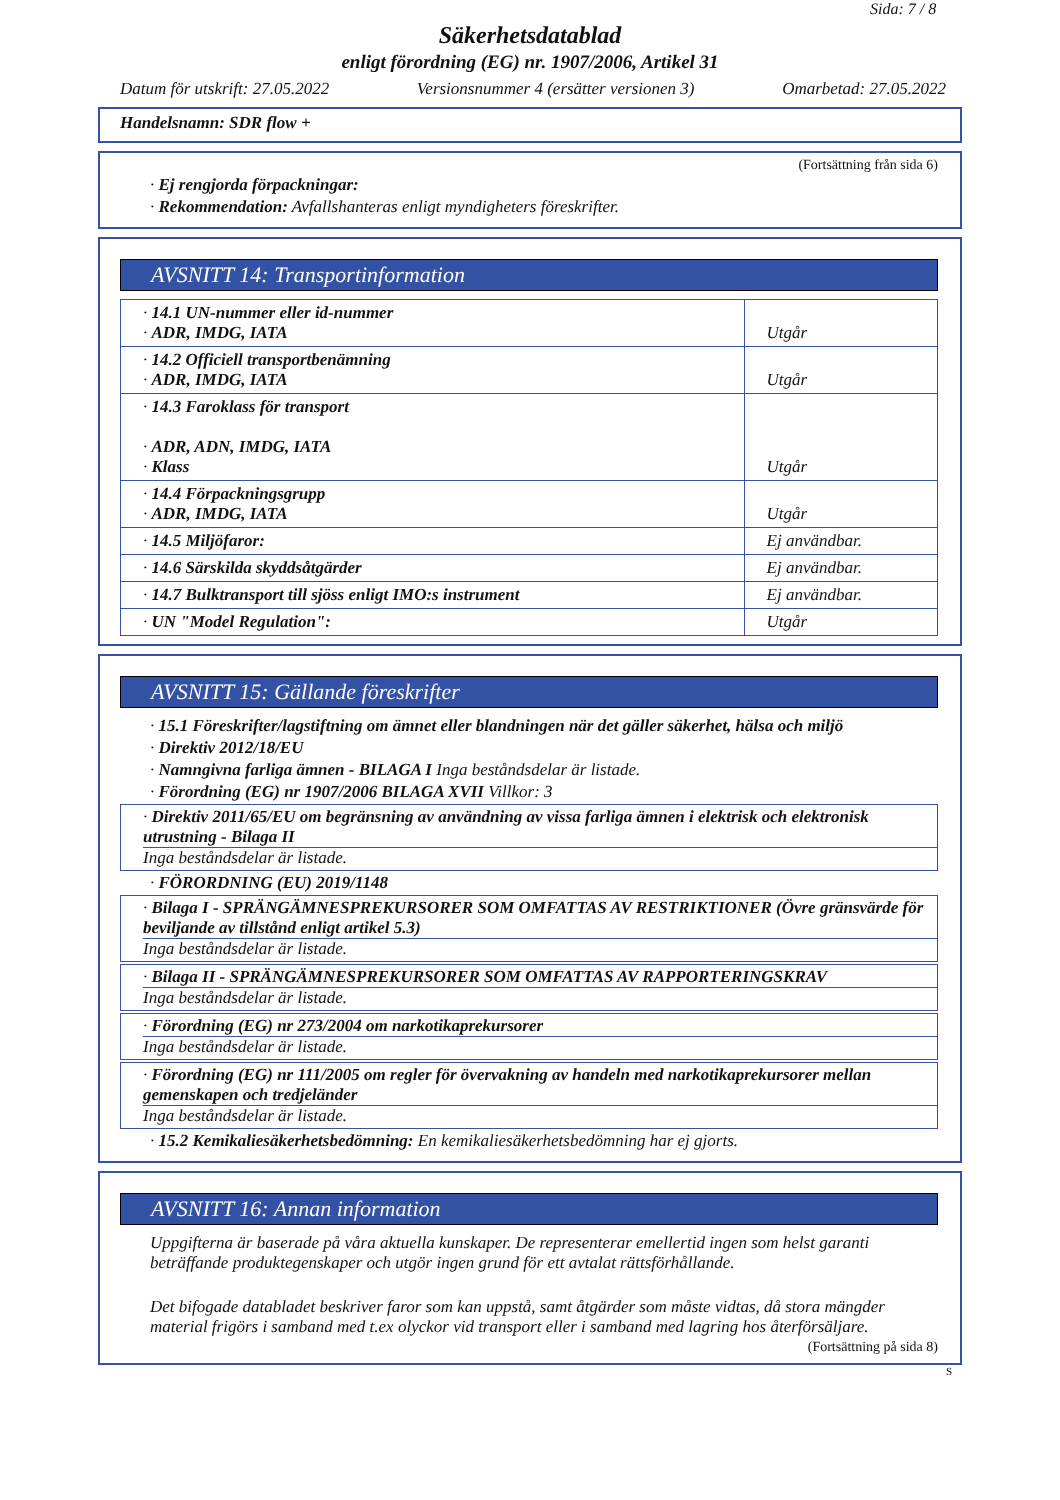Sida: 7 / 8
Säkerhetsdatablad
enligt förordning (EG) nr. 1907/2006, Artikel 31
Datum för utskrift: 27.05.2022 Versionsnummer 4 (ersätter versionen 3) Omarbetad: 27.05.2022
Handelsnamn: SDR flow +
(Fortsättning från sida 6)
· Ej rengjorda förpackningar:
· Rekommendation: Avfallshanteras enligt myndigheters föreskrifter.
AVSNITT 14: Transportinformation
| · 14.1 UN-nummer eller id-nummer · ADR, IMDG, IATA | Utgår |
| · 14.2 Officiell transportbenämning · ADR, IMDG, IATA | Utgår |
| · 14.3 Faroklass för transport · ADR, ADN, IMDG, IATA · Klass | Utgår |
| · 14.4 Förpackningsgrupp · ADR, IMDG, IATA | Utgår |
| · 14.5 Miljöfaror: | Ej användbar. |
| · 14.6 Särskilda skyddsåtgärder | Ej användbar. |
| · 14.7 Bulktransport till sjöss enligt IMO:s instrument | Ej användbar. |
| · UN "Model Regulation": | Utgår |
AVSNITT 15: Gällande föreskrifter
· 15.1 Föreskrifter/lagstiftning om ämnet eller blandningen när det gäller säkerhet, hälsa och miljö
· Direktiv 2012/18/EU
· Namngivna farliga ämnen - BILAGA I Inga beståndsdelar är listade.
· Förordning (EG) nr 1907/2006 BILAGA XVII Villkor: 3
· Direktiv 2011/65/EU om begränsning av användning av vissa farliga ämnen i elektrisk och elektronisk utrustning - Bilaga II
Inga beståndsdelar är listade.
· FÖRORDNING (EU) 2019/1148
· Bilaga I - SPRÄNGÄMNESPREKURSORER SOM OMFATTAS AV RESTRIKTIONER (Övre gränsvärde för beviljande av tillstånd enligt artikel 5.3)
Inga beståndsdelar är listade.
· Bilaga II - SPRÄNGÄMNESPREKURSORER SOM OMFATTAS AV RAPPORTERINGSKRAV
Inga beståndsdelar är listade.
· Förordning (EG) nr 273/2004 om narkotikaprekursorer
Inga beståndsdelar är listade.
· Förordning (EG) nr 111/2005 om regler för övervakning av handeln med narkotikaprekursorer mellan gemenskapen och tredjeländer
Inga beståndsdelar är listade.
· 15.2 Kemikaliesäkerhetsbedömning: En kemikaliesäkerhetsbedömning har ej gjorts.
AVSNITT 16: Annan information
Uppgifterna är baserade på våra aktuella kunskaper. De representerar emellertid ingen som helst garanti beträffande produktegenskaper och utgör ingen grund för ett avtalat rättsförhållande.
Det bifogade databladet beskriver faror som kan uppstå, samt åtgärder som måste vidtas, då stora mängder material frigörs i samband med t.ex olyckor vid transport eller i samband med lagring hos återförsäljare.
(Fortsättning på sida 8)
S